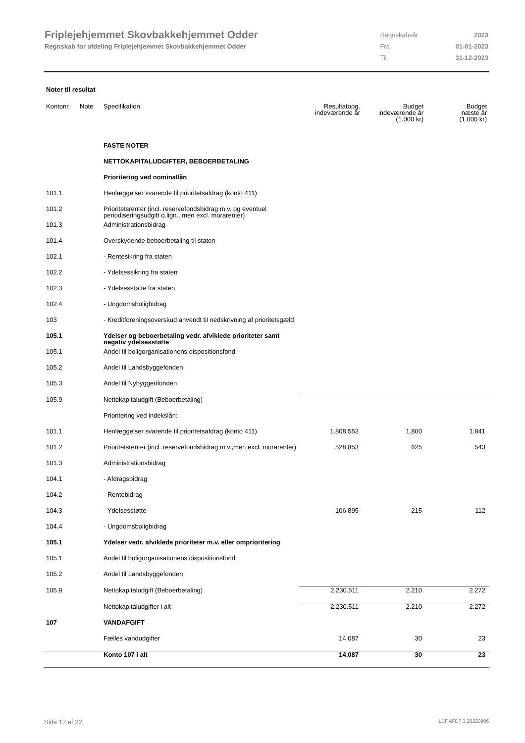Friplejehjemmet Skovbakkehjemmet Odder
Regnskab for afdeling Friplejehjemmet Skovbakkehjemmet Odder
| Regnskabsår | 2023 |
| Fra | 01-01-2023 |
| Til | 31-12-2023 |
Noter til resultat
| Kontonr. | Note | Specifikation | Resultatopg. indeværende år | Budget indeværende år (1.000 kr) | Budget næste år (1.000 kr) |
| --- | --- | --- | --- | --- | --- |
| | | FASTE NOTER | | | |
| | | NETTOKAPITALUDGIFTER, BEBOERBETALING | | | |
| | | Prioritering ved nominallån | | | |
| 101.1 | | Henlæggelser svarende til prioritetsafdrag (konto 411) | | | |
| 101.2 | | Prioritetsrenter (incl. reservefondsbidrag m.v. og eventuel periodiseringsudgift o.lign., men excl. morarenter) | | | |
| 101.3 | | Administrationsbidrag | | | |
| 101.4 | | Overskydende beboerbetaling til staten | | | |
| 102.1 | | - Rentesikring fra staten | | | |
| 102.2 | | - Ydelsessikring fra staten | | | |
| 102.3 | | - Ydelsesstøtte fra staten | | | |
| 102.4 | | - Ungdomsboligbidrag | | | |
| 103 | | - Kreditforeningsoverskud anvendt til nedskrivning af prioritetsgæld | | | |
| 105.1 | | Ydelser og beboerbetaling vedr. afviklede prioriteter samt negativ ydelsesstøtte | | | |
| 105.1 | | Andel til boligorganisationens dispositionsfond | | | |
| 105.2 | | Andel til Landsbyggefonden | | | |
| 105.3 | | Andel til Nybyggerifonden | | | |
| 105.9 | | Nettokapitaludgift (Beboerbetaling) | | | |
| | | Prioritering ved indekslån: | | | |
| 101.1 | | Henlæggelser svarende til prioritetsafdrag (konto 411) | 1.808.553 | 1.800 | 1.841 |
| 101.2 | | Prioritetsrenter (incl. reservefondsbidrag m.v.,men excl. morarenter) | 528.853 | 625 | 543 |
| 101.3 | | Administrationsbidrag | | | |
| 104.1 | | - Afdragsbidrag | | | |
| 104.2 | | - Rentebidrag | | | |
| 104.3 | | - Ydelsesstøtte | 106.895 | 215 | 112 |
| 104.4 | | - Ungdomsboligbidrag | | | |
| 105.1 | | Ydelser vedr. afviklede prioriteter m.v. eller omprioritering | | | |
| 105.1 | | Andel til boligorganisationens dispositionsfond | | | |
| 105.2 | | Andel til Landsbyggefonden | | | |
| 105.9 | | Nettokapitaludgift (Beboerbetaling) | 2.230.511 | 2.210 | 2.272 |
| | | Nettokapitaludgifter i alt | 2.230.511 | 2.210 | 2.272 |
| 107 | | VANDAFGIFT | | | |
| | | Fælles vandudgifter | 14.087 | 30 | 23 |
| | | Konto 107 i alt | 14.087 | 30 | 23 |
Side 12 af 22 LBF.AFD7.3.20220906